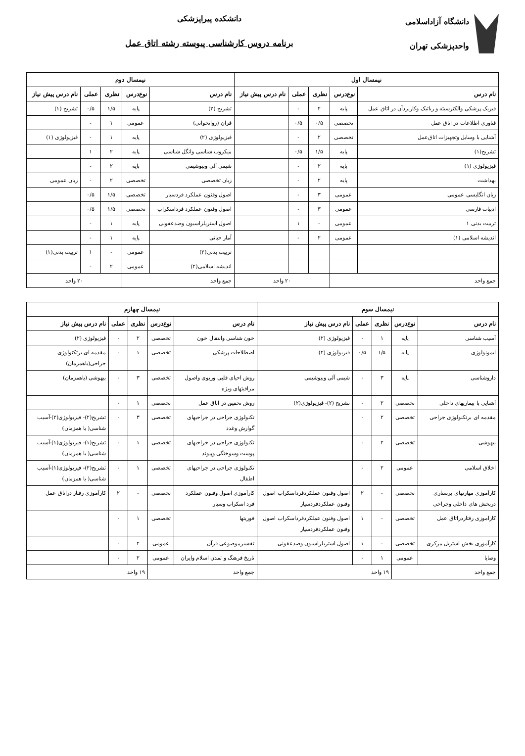دانشگاه آزاداسلامی
واحدپزشکی تهران
دانشکده پیراپزشکی
برنامه دروس کارشناسی پیوسته رشته اتاق عمل
| نیمسال اول | | | | | نیمسال دوم | | | | |
| --- | --- | --- | --- | --- | --- | --- | --- | --- | --- |
| نام درس | نوع‌درس | نظری | عملی | نام درس پیش نیاز | نام درس | نوع‌درس | نظری | عملی | نام درس پیش نیاز |
| فیزیک پزشکی والکترسیته و رباتیک وکاربردآن در اتاق عمل | پایه | ۲ | - | | تشریح (۲) | پایه | ۱/۵ | ۰/۵ | تشریح (۱) |
| فناوری اطلاعات در اتاق عمل | تخصصی | ۰/۵ | ۰/۵ | | قران (روانخوانی) | عمومی | ۱ | - | |
| آشنایی با وسایل وتجهیزات اتاق‌عمل | تخصصی | ۲ | - | | فیزیولوژی (۲) | پایه | ۱ | - | فیزیولوژی (۱) |
| تشریح(۱) | پایه | ۱/۵ | ۰/۵ | | میکروب شناسی وانگل شناسی | پایه | ۲ | ۱ | |
| فیزیولوژی (۱) | پایه | ۲ | - | | شیمی آلی وبیوشیمی | پایه | ۲ | - | |
| بهداشت | پایه | ۲ | - | | زبان تخصصی | تخصصی | ۲ | - | زبان عمومی |
| زبان انگلیسی عمومی | عمومی | ۳ | - | | اصول وفنون عملکرد فردسیار | تخصصی | ۱/۵ | ۰/۵ | |
| ادبیات فارسی | عمومی | ۳ | - | | اصول وفنون عملکرد فرداسکراب | تخصصی | ۱/۵ | ۰/۵ | |
| تربیت بدنی ۱ | عمومی | - | ۱ | | اصول استریلزاسیون وضدعفونی | پایه | ۱ | - | |
| اندیشه اسلامی (۱) | عمومی | ۲ | - | | آمار حیاتی | پایه | ۱ | - | |
| | | | | | تربیت بدنی(۲) | عمومی | - | ۱ | تربیت بدنی(۱) |
| | | | | | اندیشه اسلامی(۲) | عمومی | ۲ | - | |
| جمع واحد | | ۲۰ واحد | | | جمع واحد | | ۲۰ واحد | | |
| نیمسال سوم | | | | | نیمسال چهارم | | | | |
| --- | --- | --- | --- | --- | --- | --- | --- | --- | --- |
| نام درس | نوع‌درس | نظری | عملی | نام درس پیش نیاز | نام درس | نوع‌درس | نظری | عملی | نام درس پیش نیاز |
| آسیب شناسی | پایه | ۱ | - | فیزیولوژی (۲) | خون شناسی وانتقال خون | تخصصی | ۲ | - | فیزیولوژی (۲) |
| ایمونولوژی | پایه | ۱/۵ | ۰/۵ | فیزیولوژی (۲) | اصطلاحات پزشکی | تخصصی | ۱ | - | مقدمه ای برتکنولوژی جراحی(یاهمزمان) |
| داروشناسی | پایه | ۳ | - | شیمی آلی وبیوشیمی | روش احیای قلبی وریوی واصول مراقبتهای ویژه | تخصصی | ۳ | - | بیهوشی (یاهمزمان) |
| آشنایی با بیماریهای داخلی | تخصصی | ۲ | - | تشریح (۲)- فیزیولوژی(۲) | روش تحقیق در اتاق عمل | تخصصی | ۱ | - | |
| مقدمه ای برتکنولوژی جراحی | تخصصی | ۲ | - | | تکنولوژی جراحی در جراحیهای گوارش وغدد | تخصصی | ۳ | - | تشریح(۲)- فیزیولوژی(۲)-آسیب شناسی( یا همزمان) |
| بیهوشی | تخصصی | ۲ | - | | تکنولوژی جراحی در جراحیهای پوست وسوختگی وپیوند | تخصصی | ۱ | - | تشریح(۱)- فیزیولوژی(۱)-آسیب شناسی( یا همزمان) |
| اخلاق اسلامی | عمومی | ۲ | - | | تکنولوژی جراحی در جراحیهای اطفال | تخصصی | ۱ | - | تشریح(۲)- فیزیولوژی(۱)-آسیب شناسی( یا همزمان) |
| کارآموزی مهارتهای پرستاری دربخش های داخلی وجراحی | تخصصی | - | ۲ | اصول وفنون عملکردفرداسکراب اصول وفنون عملکردفردسیار | کارآموزی اصول وفنون عملکرد فرد اسکراب وسیار | تخصصی | - | ۲ | کارآموزی رفتار دراتاق عمل |
| کاراموزی رفتاردراتاق عمل | تخصصی | - | ۱ | اصول وفنون عملکردفرداسکراب اصول وفنون عملکردفردسیار | فوریتها | تخصصی | ۱ | - | |
| کارآموزی بخش استریل مرکزی | تخصصی | - | ۱ | اصول استریلزاسیون وضدعفونی | تفسیرموضوعی قرآن | عمومی | ۲ | - | |
| وصایا | عمومی | ۱ | - | | تاریخ فرهنگ و تمدن اسلام وایران | عمومی | ۲ | - | |
| جمع واحد | | ۱۹ واحد | | | جمع واحد | | ۱۹ واحد | | |